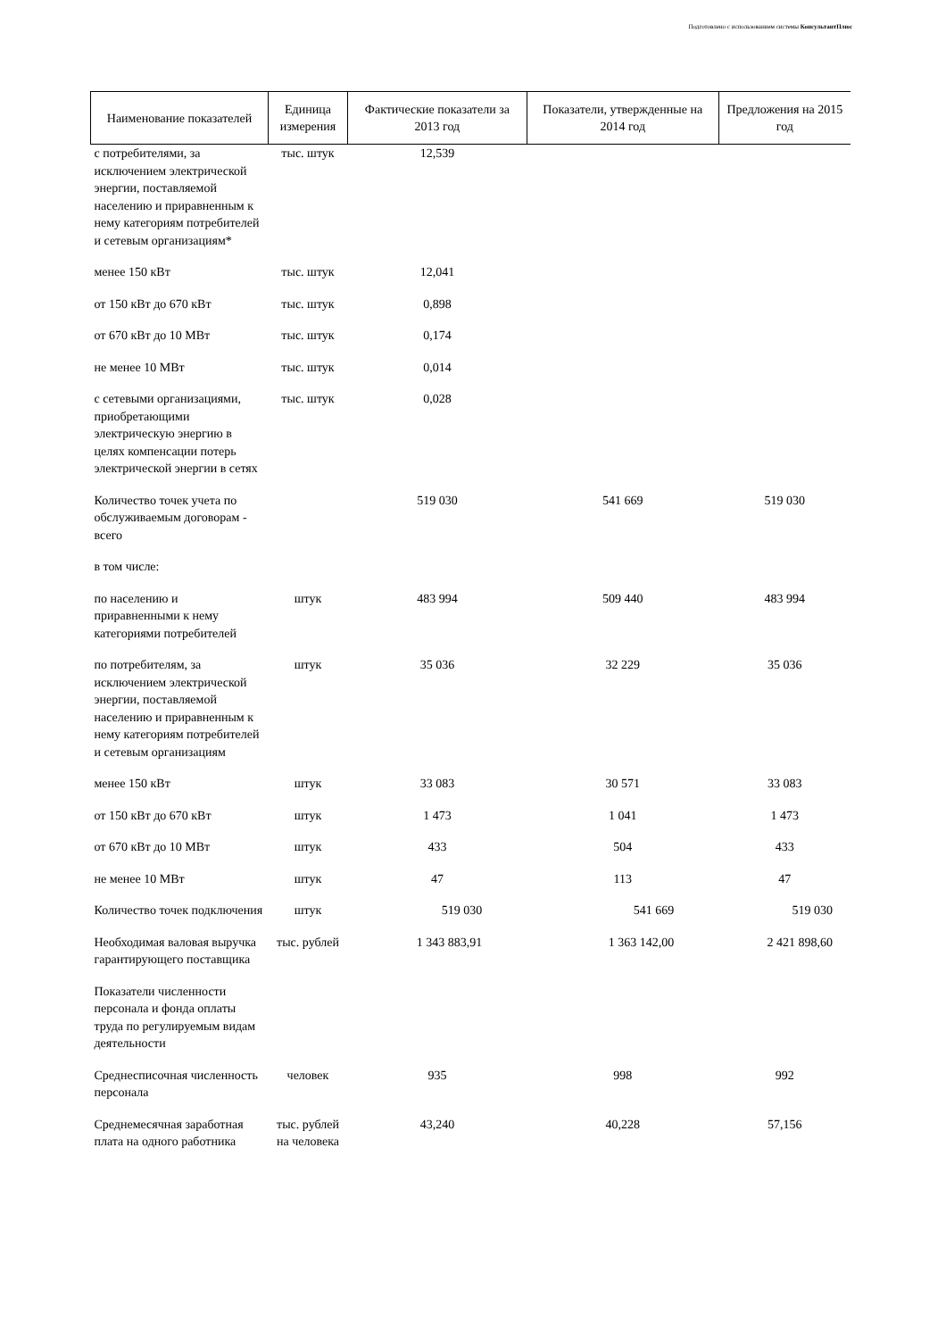Подготовлено с использованием системы КонсультантПлюс
| Наименование показателей | Единица измерения | Фактические показатели за 2013 год | Показатели, утвержденные на 2014 год | Предложения на 2015 год |
| --- | --- | --- | --- | --- |
| с потребителями, за исключением электрической энергии, поставляемой населению и приравненным к нему категориям потребителей и сетевым организациям* | тыс. штук | 12,539 | | |
| менее 150 кВт | тыс. штук | 12,041 | | |
| от 150 кВт до 670 кВт | тыс. штук | 0,898 | | |
| от 670 кВт до 10 МВт | тыс. штук | 0,174 | | |
| не менее 10 МВт | тыс. штук | 0,014 | | |
| с сетевыми организациями, приобретающими электрическую энергию в целях компенсации потерь электрической энергии в сетях | тыс. штук | 0,028 | | |
| Количество точек учета по обслуживаемым договорам - всего | | 519 030 | 541 669 | 519 030 |
| в том числе: | | | | |
| по населению и приравненными к нему категориями потребителей | штук | 483 994 | 509 440 | 483 994 |
| по потребителям, за исключением электрической энергии, поставляемой населению и приравненным к нему категориям потребителей и сетевым организациям | штук | 35 036 | 32 229 | 35 036 |
| менее 150 кВт | штук | 33 083 | 30 571 | 33 083 |
| от 150 кВт до 670 кВт | штук | 1 473 | 1 041 | 1 473 |
| от 670 кВт до 10 МВт | штук | 433 | 504 | 433 |
| не менее 10 МВт | штук | 47 | 113 | 47 |
| Количество точек подключения | штук | 519 030 | 541 669 | 519 030 |
| Необходимая валовая выручка гарантирующего поставщика | тыс. рублей | 1 343 883,91 | 1 363 142,00 | 2 421 898,60 |
| Показатели численности персонала и фонда оплаты труда по регулируемым видам деятельности | | | | |
| Среднесписочная численность персонала | человек | 935 | 998 | 992 |
| Среднемесячная заработная плата на одного работника | тыс. рублей на человека | 43,240 | 40,228 | 57,156 |